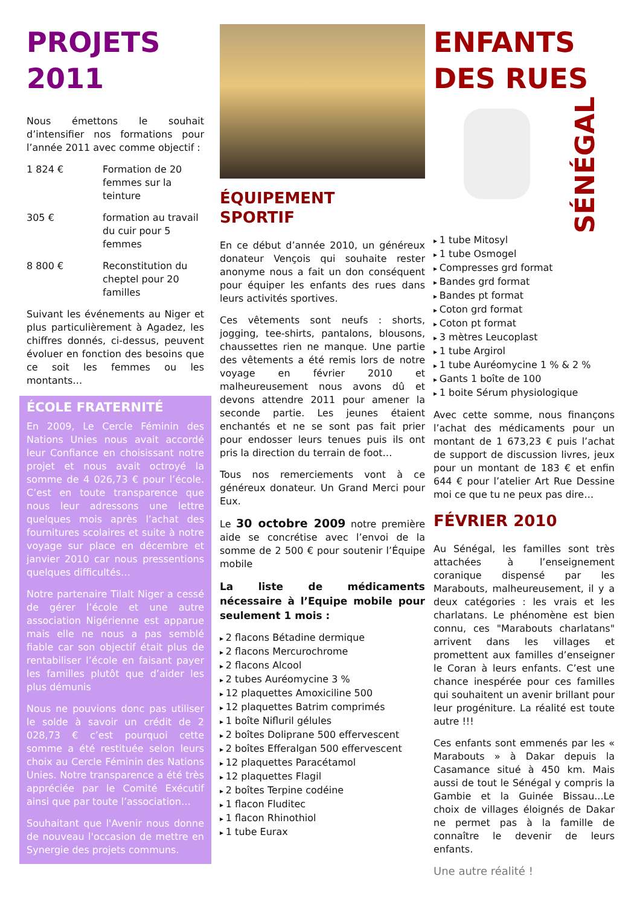PROJETS
2011
Nous émettons le souhait d’intensifier nos formations pour l’année 2011 avec comme objectif :
1 824 € Formation de 20 femmes sur la teinture
305 € formation au travail du cuir pour 5 femmes
8 800 € Reconstitution du cheptel pour 20 familles
Suivant les événements au Niger et plus particulièrement à Agadez, les chiffres donnés, ci-dessus, peuvent évoluer en fonction des besoins que ce soit les femmes ou les montants…
ÉCOLE FRATERNITÉ
En 2009, Le Cercle Féminin des Nations Unies nous avait accordé leur Confiance en choisissant notre projet et nous avait octroyé la somme de 4 026,73 € pour l’école. C’est en toute transparence que nous leur adressons une lettre quelques mois après l’achat des fournitures scolaires et suite à notre voyage sur place en décembre et janvier 2010 car nous pressentions quelques difficultés…
Notre partenaire Tilalt Niger a cessé de gérer l’école et une autre association Nigérienne est apparue mais elle ne nous a pas semblé fiable car son objectif était plus de rentabiliser l’école en faisant payer les familles plutôt que d’aider les plus démunis
Nous ne pouvions donc pas utiliser le solde à savoir un crédit de 2 028,73 € c’est pourquoi cette somme a été restituée selon leurs choix au Cercle Féminin des Nations Unies. Notre transparence a été très appréciée par le Comité Exécutif ainsi que par toute l’association…
Souhaitant que l'Avenir nous donne de nouveau l'occasion de mettre en Synergie des projets communs.
ÉQUIPEMENT
SPORTIF
En ce début d’année 2010, un généreux donateur Vençois qui souhaite rester anonyme nous a fait un don conséquent pour équiper les enfants des rues dans leurs activités sportives.
Ces vêtements sont neufs : shorts, jogging, tee-shirts, pantalons, blousons, chaussettes rien ne manque. Une partie des vêtements a été remis lors de notre voyage en février 2010 et malheureusement nous avons dû et devons attendre 2011 pour amener la seconde partie. Les jeunes étaient enchantés et ne se sont pas fait prier pour endosser leurs tenues puis ils ont pris la direction du terrain de foot…
Tous nos remerciements vont à ce généreux donateur. Un Grand Merci pour Eux.
Le 30 octobre 2009 notre première aide se concrétise avec l’envoi de la somme de 2 500 € pour soutenir l’Équipe mobile
La liste de médicaments nécessaire à l’Equipe mobile pour seulement 1 mois :
2 flacons Bétadine dermique
2 flacons Mercurochrome
2 flacons Alcool
2 tubes Auréomycine 3 %
12 plaquettes Amoxiciline 500
12 plaquettes Batrim comprimés
1 boîte Nifluril gélules
2 boîtes Doliprane 500 effervescent
2 boîtes Efferalgan 500 effervescent
12 plaquettes Paracétamol
12 plaquettes Flagil
2 boîtes Terpine codéine
1 flacon Fluditec
1 flacon Rhinothiol
1 tube Eurax
ENFANTS
DES RUES
SÉNÉGAL
1 tube Mitosyl
1 tube Osmogel
Compresses grd format
Bandes grd format
Bandes pt format
Coton grd format
Coton pt format
3 mètres Leucoplast
1 tube Argirol
1 tube Auréomycine 1 % & 2 %
Gants 1 boîte de 100
1 boite Sérum physiologique
Avec cette somme, nous finançons l’achat des médicaments pour un montant de 1 673,23 € puis l’achat de support de discussion livres, jeux pour un montant de 183 € et enfin 644 € pour l’atelier Art Rue Dessine moi ce que tu ne peux pas dire…
FÉVRIER 2010
Au Sénégal, les familles sont très attachées à l’enseignement coranique dispensé par les Marabouts, malheureusement, il y a deux catégories : les vrais et les charlatans. Le phénomène est bien connu, ces "Marabouts charlatans" arrivent dans les villages et promettent aux familles d’enseigner le Coran à leurs enfants. C’est une chance inespérée pour ces familles qui souhaitent un avenir brillant pour leur progéniture. La réalité est toute autre !!!
Ces enfants sont emmenés par les « Marabouts » à Dakar depuis la Casamance situé à 450 km. Mais aussi de tout le Sénégal y compris la Gambie et la Guinée Bissau...Le choix de villages éloignés de Dakar ne permet pas à la famille de connaître le devenir de leurs enfants.
Une autre réalité !